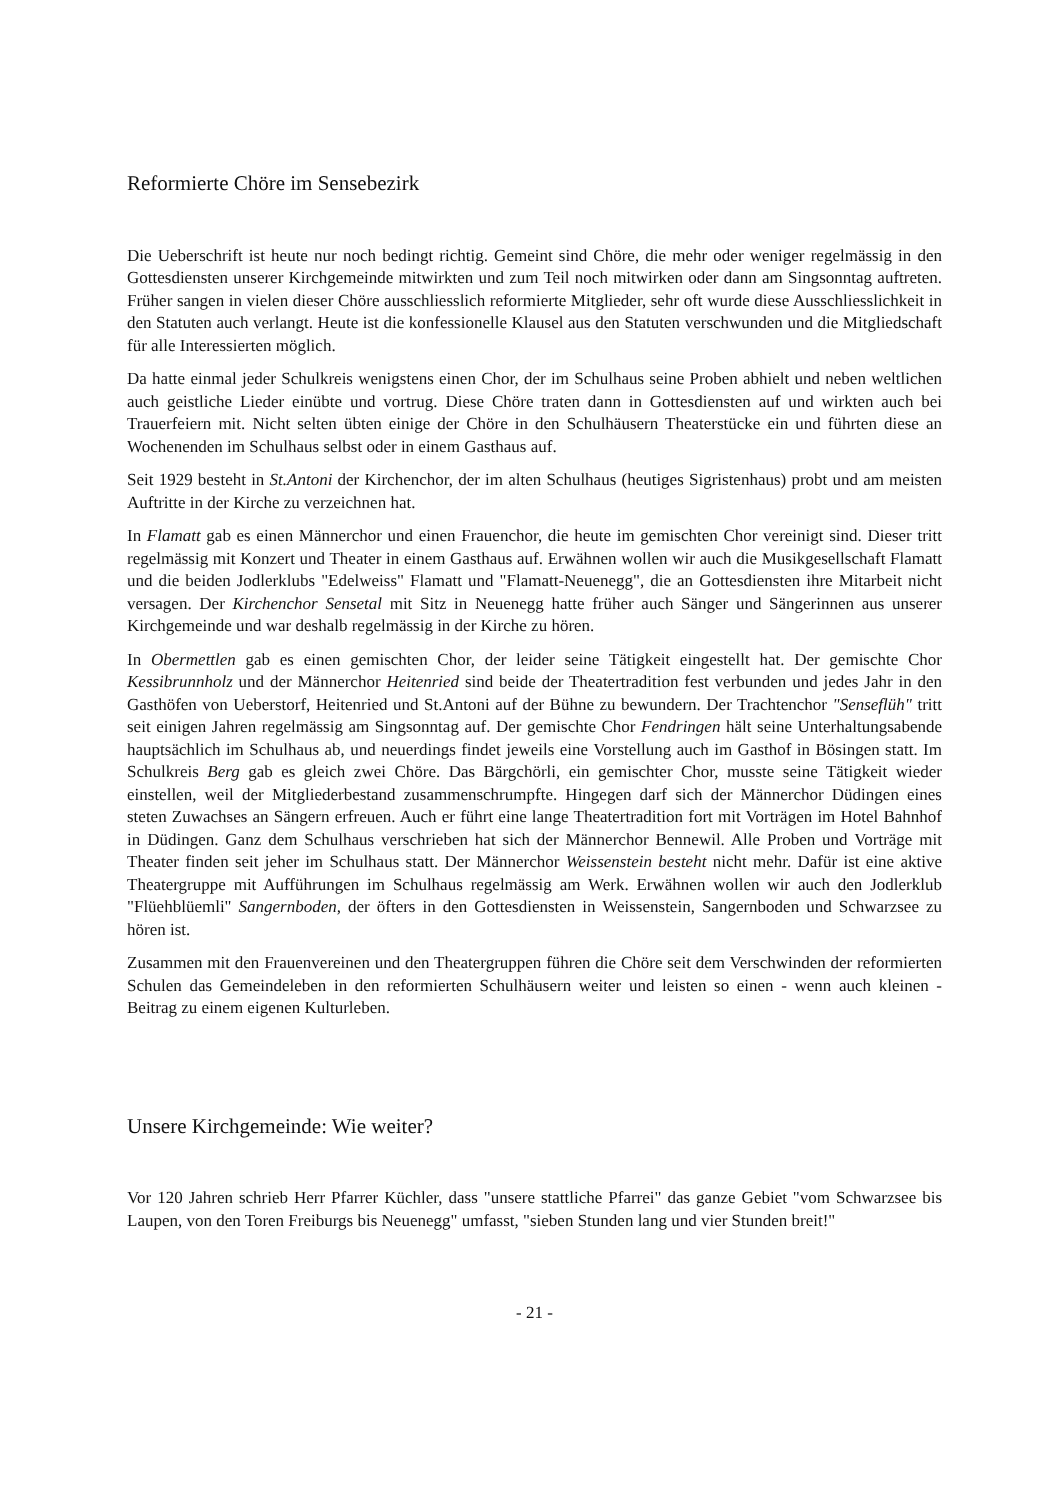Reformierte Chöre im Sensebezirk
Die Ueberschrift ist heute nur noch bedingt richtig. Gemeint sind Chöre, die mehr oder weniger regelmässig in den Gottesdiensten unserer Kirchgemeinde mitwirkten und zum Teil noch mitwirken oder dann am Singsonntag auftreten. Früher sangen in vielen dieser Chöre ausschliesslich reformierte Mitglieder, sehr oft wurde diese Ausschliesslichkeit in den Statuten auch verlangt. Heute ist die konfessionelle Klausel aus den Statuten verschwunden und die Mitgliedschaft für alle Interessierten möglich.
Da hatte einmal jeder Schulkreis wenigstens einen Chor, der im Schulhaus seine Proben abhielt und neben weltlichen auch geistliche Lieder einübte und vortrug. Diese Chöre traten dann in Gottesdiensten auf und wirkten auch bei Trauerfeiern mit. Nicht selten übten einige der Chöre in den Schulhäusern Theaterstücke ein und führten diese an Wochenenden im Schulhaus selbst oder in einem Gasthaus auf.
Seit 1929 besteht in St.Antoni der Kirchenchor, der im alten Schulhaus (heutiges Sigristenhaus) probt und am meisten Auftritte in der Kirche zu verzeichnen hat.
In Flamatt gab es einen Männerchor und einen Frauenchor, die heute im gemischten Chor vereinigt sind. Dieser tritt regelmässig mit Konzert und Theater in einem Gasthaus auf. Erwähnen wollen wir auch die Musikgesellschaft Flamatt und die beiden Jodlerklubs "Edelweiss" Flamatt und "Flamatt-Neuenegg", die an Gottesdiensten ihre Mitarbeit nicht versagen. Der Kirchenchor Sensetal mit Sitz in Neuenegg hatte früher auch Sänger und Sängerinnen aus unserer Kirchgemeinde und war deshalb regelmässig in der Kirche zu hören.
In Obermettlen gab es einen gemischten Chor, der leider seine Tätigkeit eingestellt hat. Der gemischte Chor Kessibrunnholz und der Männerchor Heitenried sind beide der Theatertradition fest verbunden und jedes Jahr in den Gasthöfen von Ueberstorf, Heitenried und St.Antoni auf der Bühne zu bewundern. Der Trachtenchor "Senseflüh" tritt seit einigen Jahren regelmässig am Singsonntag auf. Der gemischte Chor Fendringen hält seine Unterhaltungsabende hauptsächlich im Schulhaus ab, und neuerdings findet jeweils eine Vorstellung auch im Gasthof in Bösingen statt. Im Schulkreis Berg gab es gleich zwei Chöre. Das Bärgchörli, ein gemischter Chor, musste seine Tätigkeit wieder einstellen, weil der Mitgliederbestand zusammenschrumpfte. Hingegen darf sich der Männerchor Düdingen eines steten Zuwachses an Sängern erfreuen. Auch er führt eine lange Theatertradition fort mit Vorträgen im Hotel Bahnhof in Düdingen. Ganz dem Schulhaus verschrieben hat sich der Männerchor Bennewil. Alle Proben und Vorträge mit Theater finden seit jeher im Schulhaus statt. Der Männerchor Weissenstein besteht nicht mehr. Dafür ist eine aktive Theatergruppe mit Aufführungen im Schulhaus regelmässig am Werk. Erwähnen wollen wir auch den Jodlerklub "Flüehblüemli" Sangernboden, der öfters in den Gottesdiensten in Weissenstein, Sangernboden und Schwarzsee zu hören ist.
Zusammen mit den Frauenvereinen und den Theatergruppen führen die Chöre seit dem Verschwinden der reformierten Schulen das Gemeindeleben in den reformierten Schulhäusern weiter und leisten so einen - wenn auch kleinen - Beitrag zu einem eigenen Kulturleben.
Unsere Kirchgemeinde: Wie weiter?
Vor 120 Jahren schrieb Herr Pfarrer Küchler, dass "unsere stattliche Pfarrei" das ganze Gebiet "vom Schwarzsee bis Laupen, von den Toren Freiburgs bis Neuenegg" umfasst, "sieben Stunden lang und vier Stunden breit!"
- 21 -